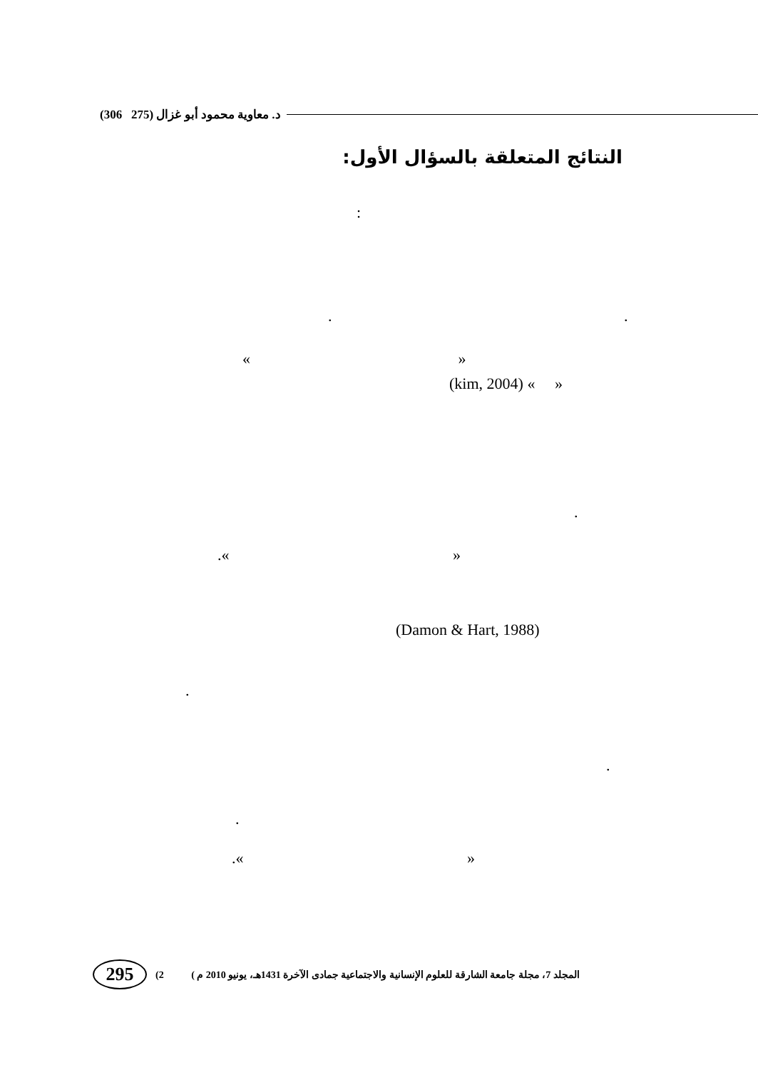(306 275) د. معاوية محمود أبو غزال
النتائج المتعلقة بالسؤال الأول:
:
. .
« »
(kim, 2004) « »
.
.« »
(Damon & Hart, 1988)
.
.
.
.« »
295
(2 ( المجلد 7، مجلة جامعة الشارقة للعلوم الإنسانية والاجتماعية جمادى الآخرة 1431هـ، يونيو 2010 م